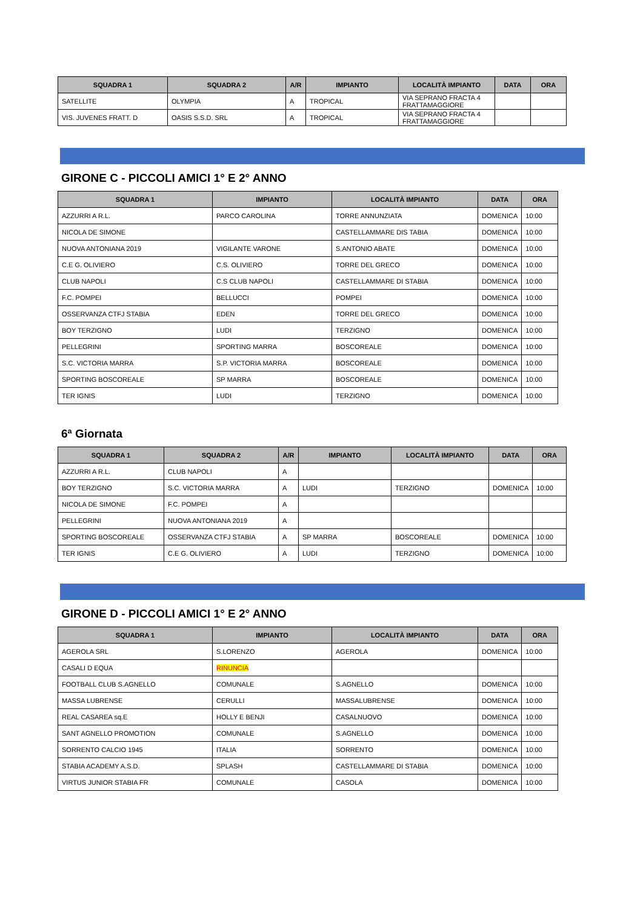| SQUADRA 1 | SQUADRA 2 | A/R | IMPIANTO | LOCALITÀ IMPIANTO | DATA | ORA |
| --- | --- | --- | --- | --- | --- | --- |
| SATELLITE | OLYMPIA | A | TROPICAL | VIA SEPRANO FRACTA 4 FRATTAMAGGIORE | | |
| VIS. JUVENES FRATT. D | OASIS S.S.D. SRL | A | TROPICAL | VIA SEPRANO FRACTA 4 FRATTAMAGGIORE | | |
GIRONE C - PICCOLI AMICI 1° E 2° ANNO
| SQUADRA 1 | IMPIANTO | LOCALITÀ IMPIANTO | DATA | ORA |
| --- | --- | --- | --- | --- |
| AZZURRI A R.L. | PARCO CAROLINA | TORRE ANNUNZIATA | DOMENICA | 10:00 |
| NICOLA DE SIMONE | | CASTELLAMMARE DIS TABIA | DOMENICA | 10:00 |
| NUOVA ANTONIANA 2019 | VIGILANTE VARONE | S.ANTONIO ABATE | DOMENICA | 10:00 |
| C.E G. OLIVIERO | C.S. OLIVIERO | TORRE DEL GRECO | DOMENICA | 10:00 |
| CLUB NAPOLI | C.S CLUB NAPOLI | CASTELLAMMARE DI STABIA | DOMENICA | 10:00 |
| F.C. POMPEI | BELLUCCI | POMPEI | DOMENICA | 10:00 |
| OSSERVANZA CTFJ STABIA | EDEN | TORRE DEL GRECO | DOMENICA | 10:00 |
| BOY TERZIGNO | LUDI | TERZIGNO | DOMENICA | 10:00 |
| PELLEGRINI | SPORTING MARRA | BOSCOREALE | DOMENICA | 10:00 |
| S.C. VICTORIA MARRA | S.P. VICTORIA MARRA | BOSCOREALE | DOMENICA | 10:00 |
| SPORTING BOSCOREALE | SP MARRA | BOSCOREALE | DOMENICA | 10:00 |
| TER IGNIS | LUDI | TERZIGNO | DOMENICA | 10:00 |
6ª Giornata
| SQUADRA 1 | SQUADRA 2 | A/R | IMPIANTO | LOCALITÀ IMPIANTO | DATA | ORA |
| --- | --- | --- | --- | --- | --- | --- |
| AZZURRI A R.L. | CLUB NAPOLI | A | | | | |
| BOY TERZIGNO | S.C. VICTORIA MARRA | A | LUDI | TERZIGNO | DOMENICA | 10:00 |
| NICOLA DE SIMONE | F.C. POMPEI | A | | | | |
| PELLEGRINI | NUOVA ANTONIANA 2019 | A | | | | |
| SPORTING BOSCOREALE | OSSERVANZA CTFJ STABIA | A | SP MARRA | BOSCOREALE | DOMENICA | 10:00 |
| TER IGNIS | C.E G. OLIVIERO | A | LUDI | TERZIGNO | DOMENICA | 10:00 |
GIRONE D - PICCOLI AMICI 1° E 2° ANNO
| SQUADRA 1 | IMPIANTO | LOCALITÀ IMPIANTO | DATA | ORA |
| --- | --- | --- | --- | --- |
| AGEROLA SRL | S.LORENZO | AGEROLA | DOMENICA | 10:00 |
| CASALI D EQUA | RINUNCIA | | | |
| FOOTBALL CLUB S.AGNELLO | COMUNALE | S.AGNELLO | DOMENICA | 10:00 |
| MASSA LUBRENSE | CERULLI | MASSALUBRENSE | DOMENICA | 10:00 |
| REAL CASAREA sq.E | HOLLY E BENJI | CASALNUOVO | DOMENICA | 10:00 |
| SANT AGNELLO PROMOTION | COMUNALE | S.AGNELLO | DOMENICA | 10:00 |
| SORRENTO CALCIO 1945 | ITALIA | SORRENTO | DOMENICA | 10:00 |
| STABIA ACADEMY A.S.D. | SPLASH | CASTELLAMMARE DI STABIA | DOMENICA | 10:00 |
| VIRTUS JUNIOR STABIA FR | COMUNALE | CASOLA | DOMENICA | 10:00 |